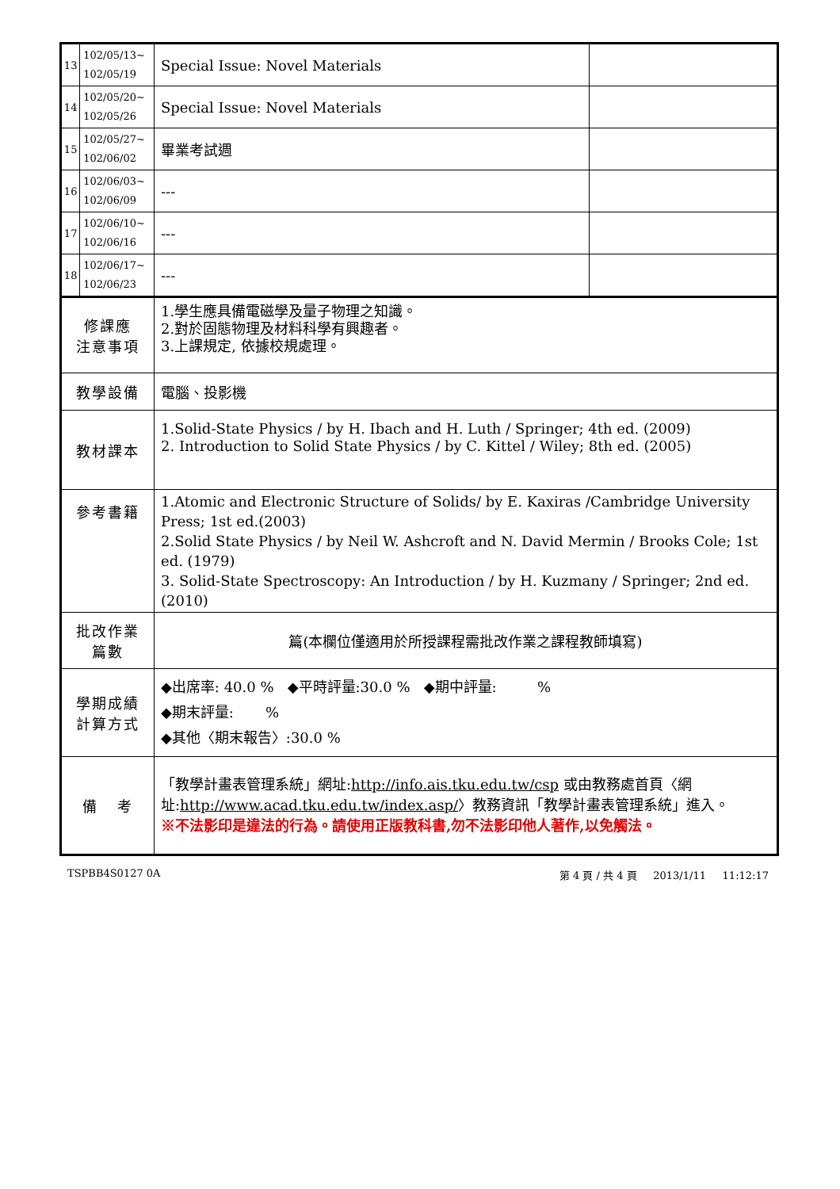| 13 | 102/05/13~ 102/05/19 | Special Issue: Novel Materials | |
| 14 | 102/05/20~ 102/05/26 | Special Issue: Novel Materials | |
| 15 | 102/05/27~ 102/06/02 | 畢業考試週 | |
| 16 | 102/06/03~ 102/06/09 | --- | |
| 17 | 102/06/10~ 102/06/16 | --- | |
| 18 | 102/06/17~ 102/06/23 | --- | |
| 修課應 注意事項 | | 1.學生應具備電磁學及量子物理之知識。 2.對於固態物理及材料科學有興趣者。 3.上課規定, 依據校規處理。 | |
| 教學設備 | | 電腦、投影機 | |
| 教材課本 | | 1.Solid-State Physics / by H. Ibach and H. Luth / Springer; 4th ed. (2009) 2. Introduction to Solid State Physics / by C. Kittel / Wiley; 8th ed. (2005) | |
| 參考書籍 | | 1.Atomic and Electronic Structure of Solids/ by E. Kaxiras /Cambridge University Press; 1st ed.(2003) 2.Solid State Physics / by Neil W. Ashcroft and N. David Mermin / Brooks Cole; 1st ed. (1979) 3. Solid-State Spectroscopy: An Introduction / by H. Kuzmany / Springer; 2nd ed. (2010) | |
| 批改作業 篇數 | | 篇(本欄位僅適用於所授課程需批改作業之課程教師填寫) | |
| 學期成績 計算方式 | | ◆出席率: 40.0 % ◆平時評量:30.0 % ◆期中評量: % ◆期末評量: % ◆其他〈期末報告〉:30.0 % | |
| 備 考 | | 「教學計畫表管理系統」網址: http://info.ais.tku.edu.tw/csp 或由教務處首頁〈網址: http://www.acad.tku.edu.tw/index.asp/ 〉教務資訊「教學計畫表管理系統」進入。 ※不法影印是違法的行為。請使用正版教科書,勿不法影印他人著作,以免觸法。 | |
TSPBB4S0127 0A 第 4 頁 / 共 4 頁 2013/1/11 11:12:17